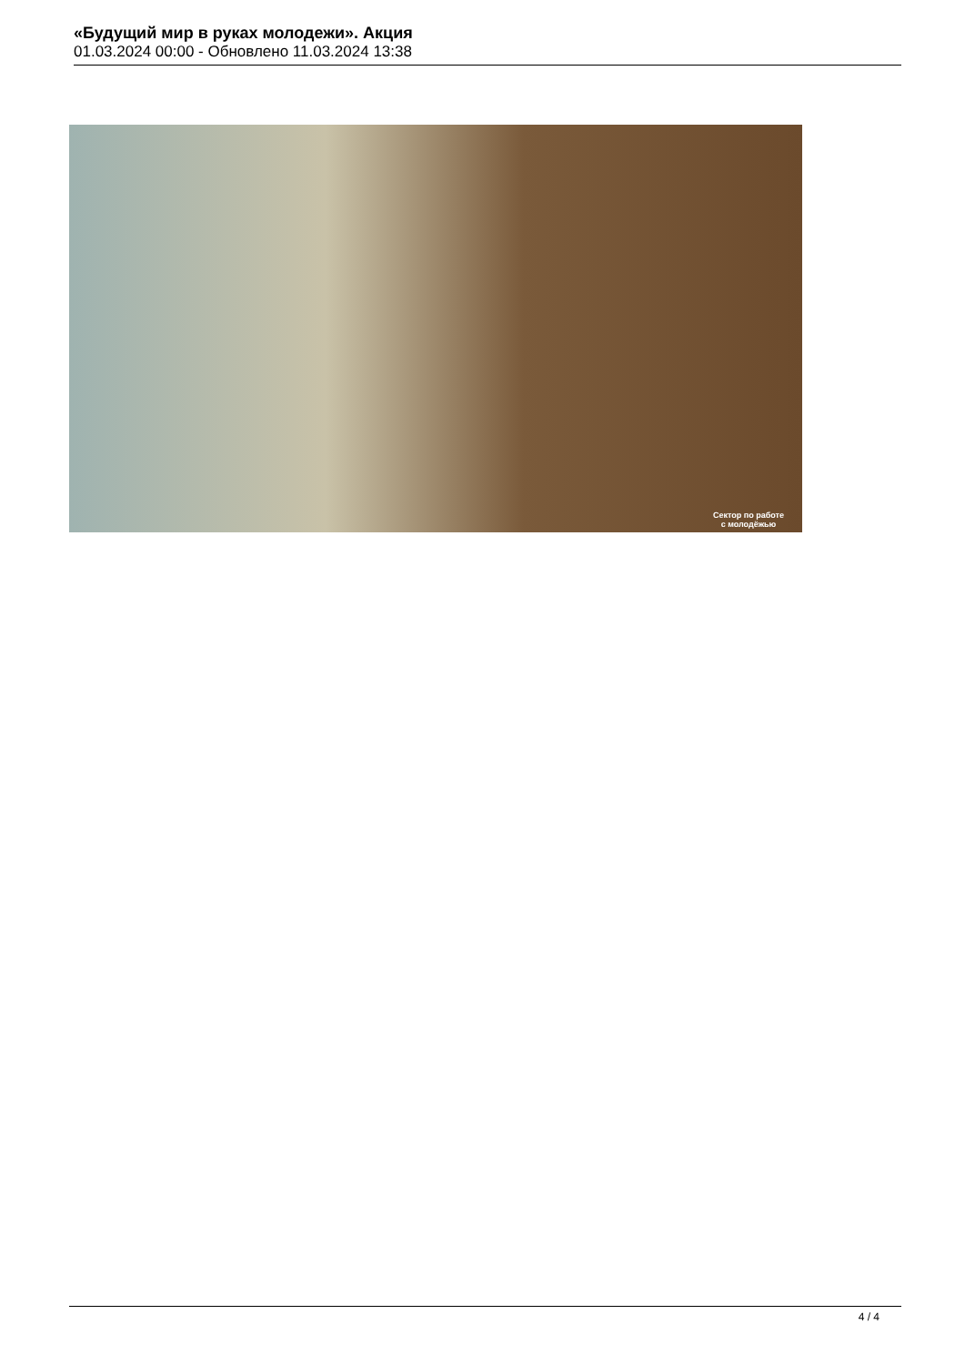«Будущий мир в руках молодежи». Акция
01.03.2024 00:00 - Обновлено 11.03.2024 13:38
Сектор по работе
с молодёжью
4 / 4